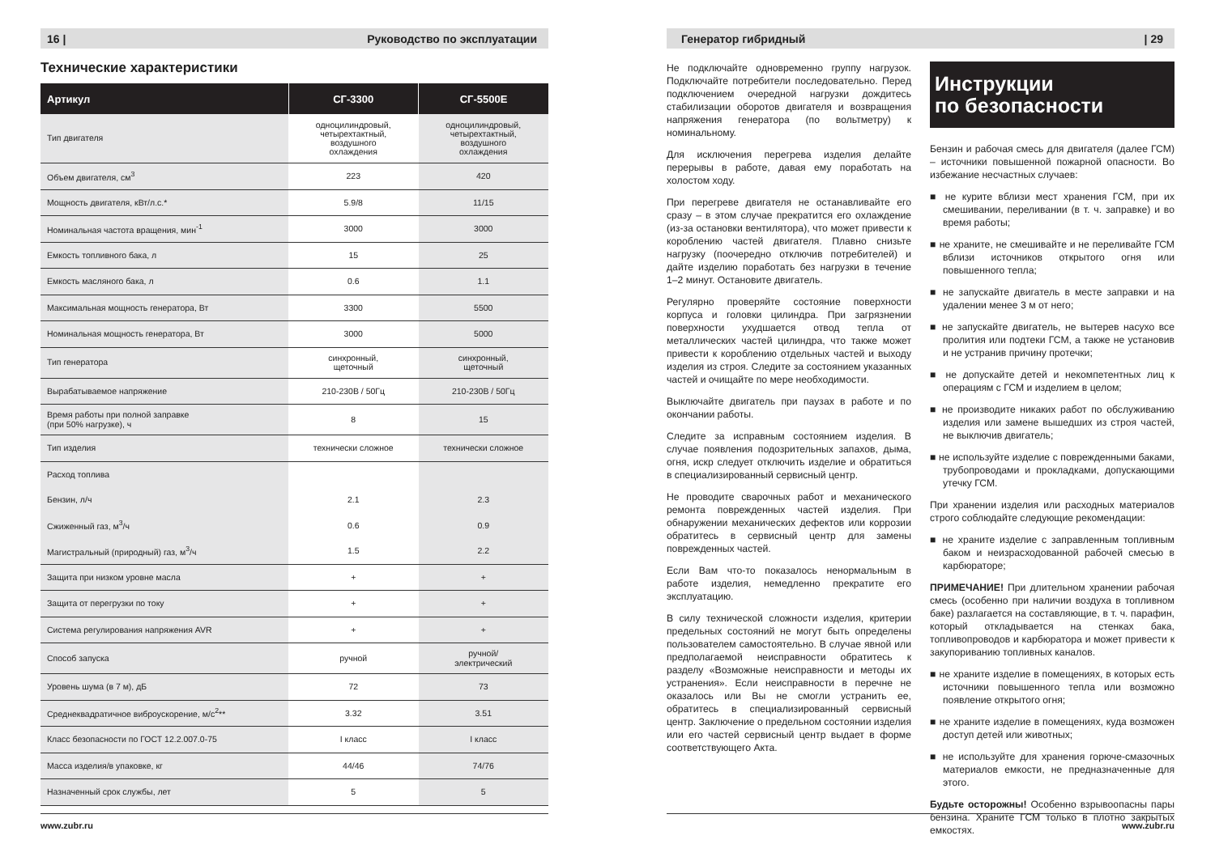16 | Руководство по эксплуатации
Технические характеристики
| Артикул | СГ-3300 | СГ-5500Е |
| --- | --- | --- |
| Тип двигателя | одноцилиндровый, четырехтактный, воздушного охлаждения | одноцилиндровый, четырехтактный, воздушного охлаждения |
| Объем двигателя, см<sup>3</sup> | 223 | 420 |
| Мощность двигателя, кВт/л.с.* | 5.9/8 | 11/15 |
| Номинальная частота вращения, мин<sup>-1</sup> | 3000 | 3000 |
| Емкость топливного бака, л | 15 | 25 |
| Емкость масляного бака, л | 0.6 | 1.1 |
| Максимальная мощность генератора, Вт | 3300 | 5500 |
| Номинальная мощность генератора, Вт | 3000 | 5000 |
| Тип генератора | синхронный, щеточный | синхронный, щеточный |
| Вырабатываемое напряжение | 210-230В / 50Гц | 210-230В / 50Гц |
| Время работы при полной заправке (при 50% нагрузке), ч | 8 | 15 |
| Тип изделия | технически сложное | технически сложное |
| Расход топлива | | |
| Бензин, л/ч | 2.1 | 2.3 |
| Сжиженный газ, м<sup>3</sup>/ч | 0.6 | 0.9 |
| Магистральный (природный) газ, м<sup>3</sup>/ч | 1.5 | 2.2 |
| Защита при низком уровне масла | + | + |
| Защита от перегрузки по току | + | + |
| Система регулирования напряжения AVR | + | + |
| Способ запуска | ручной | ручной/ электрический |
| Уровень шума (в 7 м), дБ | 72 | 73 |
| Среднеквадратичное виброускорение, м/с<sup>2</sup>** | 3.32 | 3.51 |
| Класс безопасности по ГОСТ 12.2.007.0-75 | I класс | I класс |
| Масса изделия/в упаковке, кг | 44/46 | 74/76 |
| Назначенный срок службы, лет | 5 | 5 |
www.zubr.ru
Генератор гибридный | 29
Не подключайте одновременно группу нагрузок. Подключайте потребители последовательно. Перед подключением очередной нагрузки дождитесь стабилизации оборотов двигателя и возвращения напряжения генератора (по вольтметру) к номинальному.
Для исключения перегрева изделия делайте перерывы в работе, давая ему поработать на холостом ходу.
При перегреве двигателя не останавливайте его сразу – в этом случае прекратится его охлаждение (из-за остановки вентилятора), что может привести к короблению частей двигателя. Плавно снизьте нагрузку (поочередно отключив потребителей) и дайте изделию поработать без нагрузки в течение 1–2 минут. Остановите двигатель.
Регулярно проверяйте состояние поверхности корпуса и головки цилиндра. При загрязнении поверхности ухудшается отвод тепла от металлических частей цилиндра, что также может привести к короблению отдельных частей и выходу изделия из строя. Следите за состоянием указанных частей и очищайте по мере необходимости.
Выключайте двигатель при паузах в работе и по окончании работы.
Следите за исправным состоянием изделия. В случае появления подозрительных запахов, дыма, огня, искр следует отключить изделие и обратиться в специализированный сервисный центр.
Не проводите сварочных работ и механического ремонта поврежденных частей изделия. При обнаружении механических дефектов или коррозии обратитесь в сервисный центр для замены поврежденных частей.
Если Вам что-то показалось ненормальным в работе изделия, немедленно прекратите его эксплуатацию.
В силу технической сложности изделия, критерии предельных состояний не могут быть определены пользователем самостоятельно. В случае явной или предполагаемой неисправности обратитесь к разделу «Возможные неисправности и методы их устранения». Если неисправности в перечне не оказалось или Вы не смогли устранить ее, обратитесь в специализированный сервисный центр. Заключение о предельном состоянии изделия или его частей сервисный центр выдает в форме соответствующего Акта.
Инструкции
по безопасности
Бензин и рабочая смесь для двигателя (далее ГСМ) – источники повышенной пожарной опасности. Во избежание несчастных случаев:
■ не курите вблизи мест хранения ГСМ, при их смешивании, переливании (в т. ч. заправке) и во время работы;
■ не храните, не смешивайте и не переливайте ГСМ вблизи источников открытого огня или повышенного тепла;
■ не запускайте двигатель в месте заправки и на удалении менее 3 м от него;
■ не запускайте двигатель, не вытерев насухо все пролития или подтеки ГСМ, а также не установив и не устранив причину протечки;
■ не допускайте детей и некомпетентных лиц к операциям с ГСМ и изделием в целом;
■ не производите никаких работ по обслуживанию изделия или замене вышедших из строя частей, не выключив двигатель;
■ не используйте изделие с поврежденными баками, трубопроводами и прокладками, допускающими утечку ГСМ.
При хранении изделия или расходных материалов строго соблюдайте следующие рекомендации:
■ не храните изделие с заправленным топливным баком и неизрасходованной рабочей смесью в карбюраторе;
ПРИМЕЧАНИЕ! При длительном хранении рабочая смесь (особенно при наличии воздуха в топливном баке) разлагается на составляющие, в т. ч. парафин, который откладывается на стенках бака, топливопроводов и карбюратора и может привести к закупориванию топливных каналов.
■ не храните изделие в помещениях, в которых есть источники повышенного тепла или возможно появление открытого огня;
■ не храните изделие в помещениях, куда возможен доступ детей или животных;
■ не используйте для хранения горюче-смазочных материалов емкости, не предназначенные для этого.
Будьте осторожны! Особенно взрывоопасны пары бензина. Храните ГСМ только в плотно закрытых емкостях.
www.zubr.ru